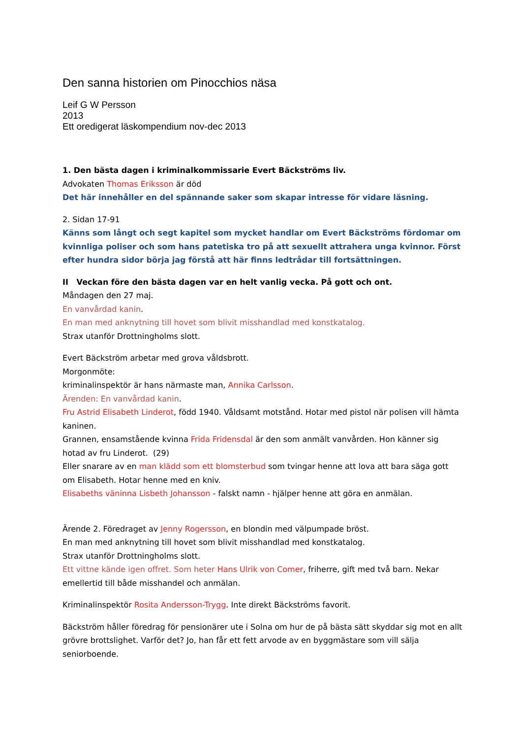Den sanna historien om Pinocchios näsa
Leif G W Persson
2013
Ett oredigerat läskompendium nov-dec 2013
1. Den bästa dagen i kriminalkommissarie Evert Bäckströms liv.
Advokaten Thomas Eriksson är död
Det här innehåller en del spännande saker som skapar intresse för vidare läsning.
2. Sidan 17-91
Känns som långt och segt kapitel som mycket handlar om Evert Bäckströms fördomar om kvinnliga poliser och som hans patetiska tro på att sexuellt attrahera unga kvinnor. Först efter hundra sidor börja jag förstå att här finns ledtrådar till fortsättningen.
II Veckan före den bästa dagen var en helt vanlig vecka. På gott och ont.
Måndagen den 27 maj.
En vanvårdad kanin.
En man med anknytning till hovet som blivit misshandlad med konstkatalog.
Strax utanför Drottningholms slott.
Evert Bäckström arbetar med grova våldsbrott.
Morgonmöte:
kriminalinspektör är hans närmaste man, Annika Carlsson.
Ärenden: En vanvårdad kanin.
Fru Astrid Elisabeth Linderot, född 1940. Våldsamt motstånd. Hotar med pistol när polisen vill hämta kaninen.
Grannen, ensamstående kvinna Frida Fridensdal är den som anmält vanvården. Hon känner sig hotad av fru Linderot. (29)
Eller snarare av en man klädd som ett blomsterbud som tvingar henne att lova att bara säga gott om Elisabeth. Hotar henne med en kniv.
Elisabeths väninna Lisbeth Johansson - falskt namn - hjälper henne att göra en anmälan.
Ärende 2. Föredraget av Jenny Rogersson, en blondin med välpumpade bröst.
En man med anknytning till hovet som blivit misshandlad med konstkatalog.
Strax utanför Drottningholms slott.
Ett vittne kände igen offret. Som heter Hans Ulrik von Comer, friherre, gift med två barn. Nekar emellertid till både misshandel och anmälan.
Kriminalinspektör Rosita Andersson-Trygg. Inte direkt Bäckströms favorit.
Bäckström håller föredrag för pensionärer ute i Solna om hur de på bästa sätt skyddar sig mot en allt grövre brottslighet. Varför det? Jo, han får ett fett arvode av en byggmästare som vill sälja seniorboende.